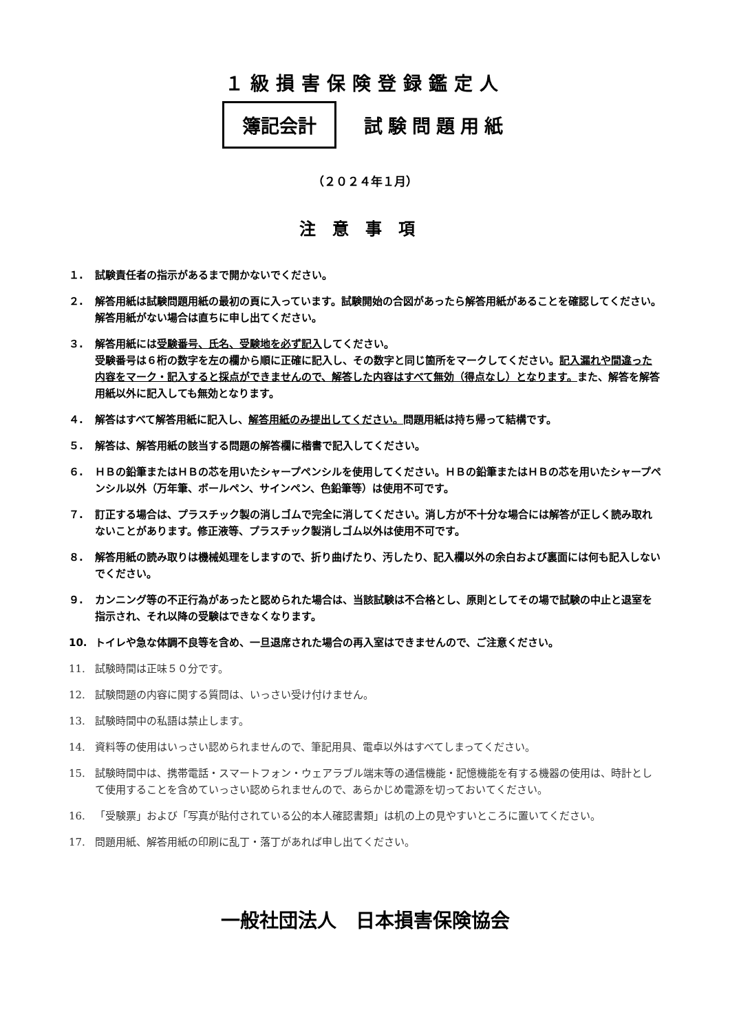１級損害保険登録鑑定人
簿記会計
試験問題用紙
（２０２４年１月）
注意事項
１. 試験責任者の指示があるまで開かないでください。
２. 解答用紙は試験問題用紙の最初の頁に入っています。試験開始の合図があったら解答用紙があることを確認してください。解答用紙がない場合は直ちに申し出てください。
３. 解答用紙には受験番号、氏名、受験地を必ず記入してください。
受験番号は６桁の数字を左の欄から順に正確に記入し、その数字と同じ箇所をマークしてください。記入漏れや間違った内容をマーク・記入すると採点ができませんので、解答した内容はすべて無効（得点なし）となります。また、解答を解答用紙以外に記入しても無効となります。
４. 解答はすべて解答用紙に記入し、解答用紙のみ提出してください。問題用紙は持ち帰って結構です。
５. 解答は、解答用紙の該当する問題の解答欄に楷書で記入してください。
６. ＨＢの鉛筆またはＨＢの芯を用いたシャープペンシルを使用してください。ＨＢの鉛筆またはＨＢの芯を用いたシャープペンシル以外（万年筆、ボールペン、サインペン、色鉛筆等）は使用不可です。
７. 訂正する場合は、プラスチック製の消しゴムで完全に消してください。消し方が不十分な場合には解答が正しく読み取れないことがあります。修正液等、プラスチック製消しゴム以外は使用不可です。
８. 解答用紙の読み取りは機械処理をしますので、折り曲げたり、汚したり、記入欄以外の余白および裏面には何も記入しないでください。
９. カンニング等の不正行為があったと認められた場合は、当該試験は不合格とし、原則としてその場で試験の中止と退室を指示され、それ以降の受験はできなくなります。
10. トイレや急な体調不良等を含め、一旦退席された場合の再入室はできませんので、ご注意ください。
11. 試験時間は正味５０分です。
12. 試験問題の内容に関する質問は、いっさい受け付けません。
13. 試験時間中の私語は禁止します。
14. 資料等の使用はいっさい認められませんので、筆記用具、電卓以外はすべてしまってください。
15. 試験時間中は、携帯電話・スマートフォン・ウェアラブル端末等の通信機能・記憶機能を有する機器の使用は、時計として使用することを含めていっさい認められませんので、あらかじめ電源を切っておいてください。
16. 「受験票」および「写真が貼付されている公的本人確認書類」は机の上の見やすいところに置いてください。
17. 問題用紙、解答用紙の印刷に乱丁・落丁があれば申し出てください。
一般社団法人　日本損害保険協会